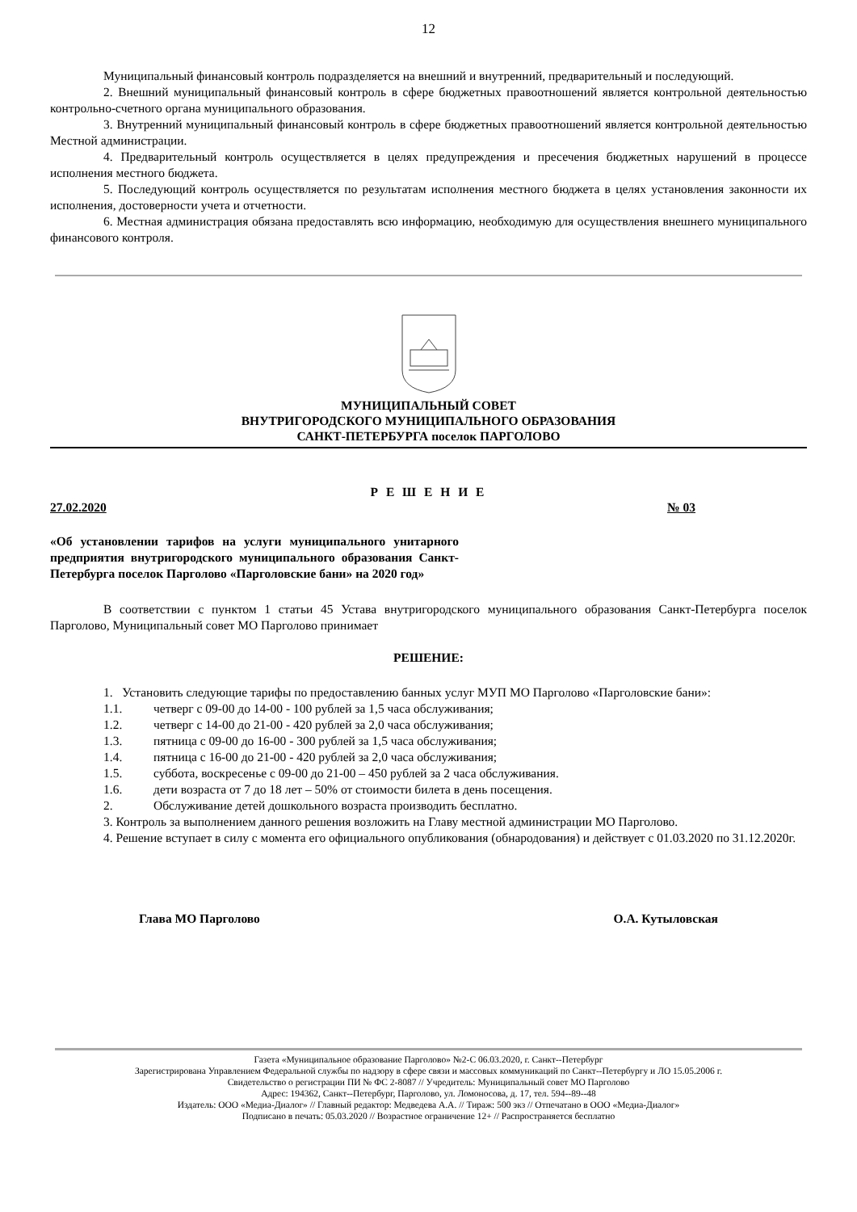12
Муниципальный финансовый контроль подразделяется на внешний и внутренний, предварительный и последующий.
2. Внешний муниципальный финансовый контроль в сфере бюджетных правоотношений является контрольной деятельностью контрольно-счетного органа муниципального образования.
3. Внутренний муниципальный финансовый контроль в сфере бюджетных правоотношений является контрольной деятельностью Местной администрации.
4. Предварительный контроль осуществляется в целях предупреждения и пресечения бюджетных нарушений в процессе исполнения местного бюджета.
5. Последующий контроль осуществляется по результатам исполнения местного бюджета в целях установления законности их исполнения, достоверности учета и отчетности.
6. Местная администрация обязана предоставлять всю информацию, необходимую для осуществления внешнего муниципального финансового контроля.
МУНИЦИПАЛЬНЫЙ СОВЕТ
ВНУТРИГОРОДСКОГО МУНИЦИПАЛЬНОГО ОБРАЗОВАНИЯ
САНКТ-ПЕТЕРБУРГА поселок ПАРГОЛОВО
Р Е Ш Е Н И Е
27.02.2020 № 03
«Об установлении тарифов на услуги муниципального унитарного предприятия внутригородского муниципального образования Санкт-Петербурга поселок Парголово «Парголовские бани» на 2020 год»
В соответствии с пунктом 1 статьи 45 Устава внутригородского муниципального образования Санкт-Петербурга поселок Парголово, Муниципальный совет МО Парголово принимает
РЕШЕНИЕ:
1. Установить следующие тарифы по предоставлению банных услуг МУП МО Парголово «Парголовские бани»:
1.1. четверг с 09-00 до 14-00 - 100 рублей за 1,5 часа обслуживания;
1.2. четверг с 14-00 до 21-00 - 420 рублей за 2,0 часа обслуживания;
1.3. пятница с 09-00 до 16-00 - 300 рублей за 1,5 часа обслуживания;
1.4. пятница с 16-00 до 21-00 - 420 рублей за 2,0 часа обслуживания;
1.5. суббота, воскресенье с 09-00 до 21-00 – 450 рублей за 2 часа обслуживания.
1.6. дети возраста от 7 до 18 лет – 50% от стоимости билета в день посещения.
2. Обслуживание детей дошкольного возраста производить бесплатно.
3. Контроль за выполнением данного решения возложить на Главу местной администрации МО Парголово.
4. Решение вступает в силу с момента его официального опубликования (обнародования) и действует с 01.03.2020 по 31.12.2020г.
Глава МО Парголово О.А. Кутыловская
Газета «Муниципальное образование Парголово» №2-С 06.03.2020, г. Санкт--Петербург
Зарегистрирована Управлением Федеральной службы по надзору в сфере связи и массовых коммуникаций по Санкт--Петербургу и ЛО 15.05.2006 г.
Свидетельство о регистрации ПИ № ФС 2-8087 // Учредитель: Муниципальный совет МО Парголово
Адрес: 194362, Санкт--Петербург, Парголово, ул. Ломоносова, д. 17, тел. 594--89--48
Издатель: ООО «Медиа-Диалог» // Главный редактор: Медведева А.А. // Тираж: 500 экз // Отпечатано в ООО «Медиа-Диалог»
Подписано в печать: 05.03.2020 // Возрастное ограничение 12+ // Распространяется бесплатно